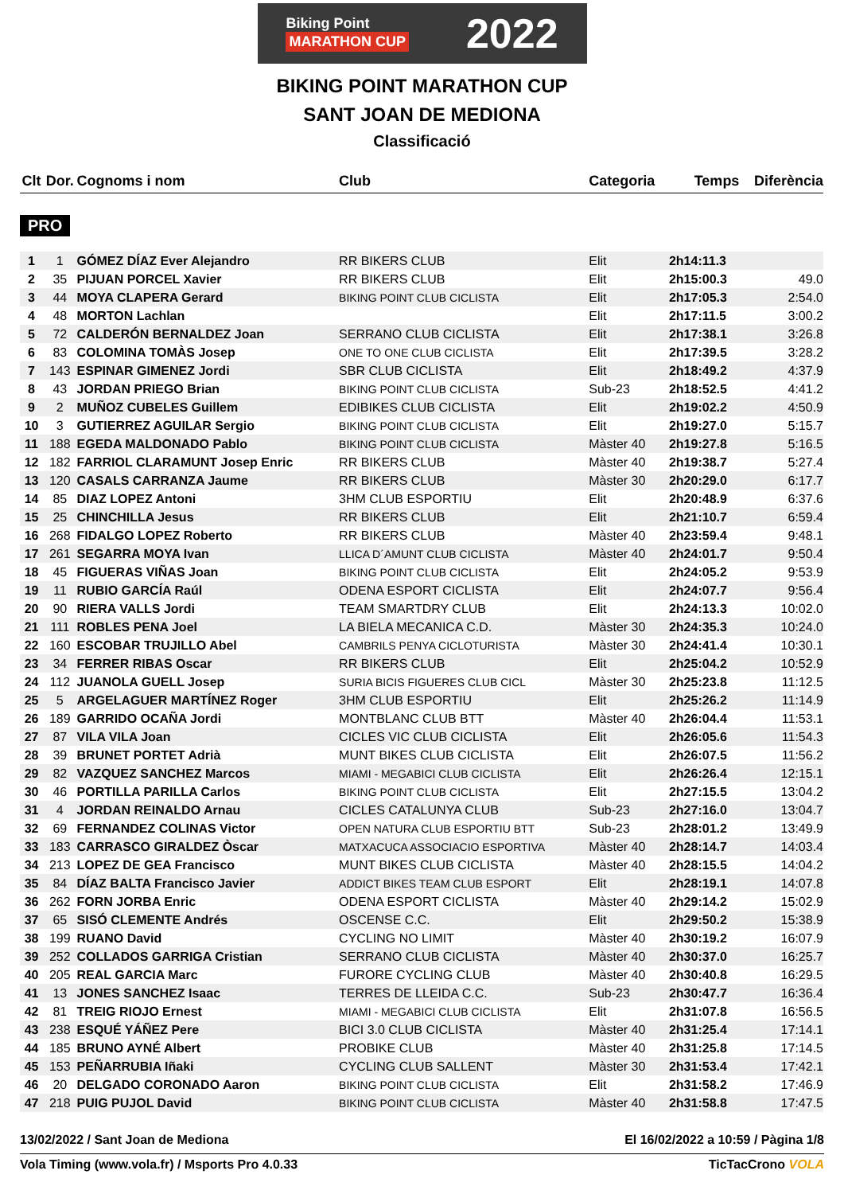Biking Point
MARATHON CUP
2022
BIKING POINT MARATHON CUP
SANT JOAN DE MEDIONA
Classificació
| Clt | Dor. | Cognoms i nom | Club | Categoria | Temps | Diferència |
| --- | --- | --- | --- | --- | --- | --- |
| PRO | | | | | | |
| 1 | 1 | GÓMEZ DÍAZ Ever Alejandro | RR BIKERS CLUB | Elit | 2h14:11.3 | |
| 2 | 35 | PIJUAN PORCEL Xavier | RR BIKERS CLUB | Elit | 2h15:00.3 | 49.0 |
| 3 | 44 | MOYA CLAPERA Gerard | BIKING POINT CLUB CICLISTA | Elit | 2h17:05.3 | 2:54.0 |
| 4 | 48 | MORTON Lachlan | | Elit | 2h17:11.5 | 3:00.2 |
| 5 | 72 | CALDERÓN BERNALDEZ Joan | SERRANO CLUB CICLISTA | Elit | 2h17:38.1 | 3:26.8 |
| 6 | 83 | COLOMINA TOMÀS Josep | ONE TO ONE CLUB CICLISTA | Elit | 2h17:39.5 | 3:28.2 |
| 7 | 143 | ESPINAR GIMENEZ Jordi | SBR CLUB CICLISTA | Elit | 2h18:49.2 | 4:37.9 |
| 8 | 43 | JORDAN PRIEGO Brian | BIKING POINT CLUB CICLISTA | Sub-23 | 2h18:52.5 | 4:41.2 |
| 9 | 2 | MUÑOZ CUBELES Guillem | EDIBIKES CLUB CICLISTA | Elit | 2h19:02.2 | 4:50.9 |
| 10 | 3 | GUTIERREZ AGUILAR Sergio | BIKING POINT CLUB CICLISTA | Elit | 2h19:27.0 | 5:15.7 |
| 11 | 188 | EGEDA MALDONADO Pablo | BIKING POINT CLUB CICLISTA | Màster 40 | 2h19:27.8 | 5:16.5 |
| 12 | 182 | FARRIOL CLARAMUNT Josep Enric | RR BIKERS CLUB | Màster 40 | 2h19:38.7 | 5:27.4 |
| 13 | 120 | CASALS CARRANZA Jaume | RR BIKERS CLUB | Màster 30 | 2h20:29.0 | 6:17.7 |
| 14 | 85 | DIAZ LOPEZ Antoni | 3HM CLUB ESPORTIU | Elit | 2h20:48.9 | 6:37.6 |
| 15 | 25 | CHINCHILLA Jesus | RR BIKERS CLUB | Elit | 2h21:10.7 | 6:59.4 |
| 16 | 268 | FIDALGO LOPEZ Roberto | RR BIKERS CLUB | Màster 40 | 2h23:59.4 | 9:48.1 |
| 17 | 261 | SEGARRA MOYA Ivan | LLICA D´AMUNT CLUB CICLISTA | Màster 40 | 2h24:01.7 | 9:50.4 |
| 18 | 45 | FIGUERAS VIÑAS Joan | BIKING POINT CLUB CICLISTA | Elit | 2h24:05.2 | 9:53.9 |
| 19 | 11 | RUBIO GARCÍA Raúl | ODENA ESPORT CICLISTA | Elit | 2h24:07.7 | 9:56.4 |
| 20 | 90 | RIERA VALLS Jordi | TEAM SMARTDRY CLUB | Elit | 2h24:13.3 | 10:02.0 |
| 21 | 111 | ROBLES PENA Joel | LA BIELA MECANICA C.D. | Màster 30 | 2h24:35.3 | 10:24.0 |
| 22 | 160 | ESCOBAR TRUJILLO Abel | CAMBRILS PENYA CICLOTURISTA | Màster 30 | 2h24:41.4 | 10:30.1 |
| 23 | 34 | FERRER RIBAS Oscar | RR BIKERS CLUB | Elit | 2h25:04.2 | 10:52.9 |
| 24 | 112 | JUANOLA GUELL Josep | SURIA BICIS FIGUERES CLUB CICL | Màster 30 | 2h25:23.8 | 11:12.5 |
| 25 | 5 | ARGELAGUER MARTÍNEZ Roger | 3HM CLUB ESPORTIU | Elit | 2h25:26.2 | 11:14.9 |
| 26 | 189 | GARRIDO OCAÑA Jordi | MONTBLANC CLUB BTT | Màster 40 | 2h26:04.4 | 11:53.1 |
| 27 | 87 | VILA VILA Joan | CICLES VIC CLUB CICLISTA | Elit | 2h26:05.6 | 11:54.3 |
| 28 | 39 | BRUNET PORTET Adrià | MUNT BIKES CLUB CICLISTA | Elit | 2h26:07.5 | 11:56.2 |
| 29 | 82 | VAZQUEZ SANCHEZ Marcos | MIAMI - MEGABICI CLUB CICLISTA | Elit | 2h26:26.4 | 12:15.1 |
| 30 | 46 | PORTILLA PARILLA Carlos | BIKING POINT CLUB CICLISTA | Elit | 2h27:15.5 | 13:04.2 |
| 31 | 4 | JORDAN REINALDO Arnau | CICLES CATALUNYA CLUB | Sub-23 | 2h27:16.0 | 13:04.7 |
| 32 | 69 | FERNANDEZ COLINAS Victor | OPEN NATURA CLUB ESPORTIU BTT | Sub-23 | 2h28:01.2 | 13:49.9 |
| 33 | 183 | CARRASCO GIRALDEZ Òscar | MATXACUCA ASSOCIACIO ESPORTIVA | Màster 40 | 2h28:14.7 | 14:03.4 |
| 34 | 213 | LOPEZ DE GEA Francisco | MUNT BIKES CLUB CICLISTA | Màster 40 | 2h28:15.5 | 14:04.2 |
| 35 | 84 | DÍAZ BALTA Francisco Javier | ADDICT BIKES TEAM CLUB ESPORT | Elit | 2h28:19.1 | 14:07.8 |
| 36 | 262 | FORN JORBA Enric | ODENA ESPORT CICLISTA | Màster 40 | 2h29:14.2 | 15:02.9 |
| 37 | 65 | SISÓ CLEMENTE Andrés | OSCENSE C.C. | Elit | 2h29:50.2 | 15:38.9 |
| 38 | 199 | RUANO David | CYCLING NO LIMIT | Màster 40 | 2h30:19.2 | 16:07.9 |
| 39 | 252 | COLLADOS GARRIGA Cristian | SERRANO CLUB CICLISTA | Màster 40 | 2h30:37.0 | 16:25.7 |
| 40 | 205 | REAL GARCIA Marc | FURORE CYCLING CLUB | Màster 40 | 2h30:40.8 | 16:29.5 |
| 41 | 13 | JONES SANCHEZ Isaac | TERRES DE LLEIDA C.C. | Sub-23 | 2h30:47.7 | 16:36.4 |
| 42 | 81 | TREIG RIOJO Ernest | MIAMI - MEGABICI CLUB CICLISTA | Elit | 2h31:07.8 | 16:56.5 |
| 43 | 238 | ESQUÉ YÁÑEZ Pere | BICI 3.0 CLUB CICLISTA | Màster 40 | 2h31:25.4 | 17:14.1 |
| 44 | 185 | BRUNO AYNÉ Albert | PROBIKE CLUB | Màster 40 | 2h31:25.8 | 17:14.5 |
| 45 | 153 | PEÑARRUBIA Iñaki | CYCLING CLUB SALLENT | Màster 30 | 2h31:53.4 | 17:42.1 |
| 46 | 20 | DELGADO CORONADO Aaron | BIKING POINT CLUB CICLISTA | Elit | 2h31:58.2 | 17:46.9 |
| 47 | 218 | PUIG PUJOL David | BIKING POINT CLUB CICLISTA | Màster 40 | 2h31:58.8 | 17:47.5 |
13/02/2022 / Sant Joan de Mediona El 16/02/2022 a 10:59 / Pàgina 1/8
Vola Timing (www.vola.fr) / Msports Pro 4.0.33 TicTacCrono VOLA